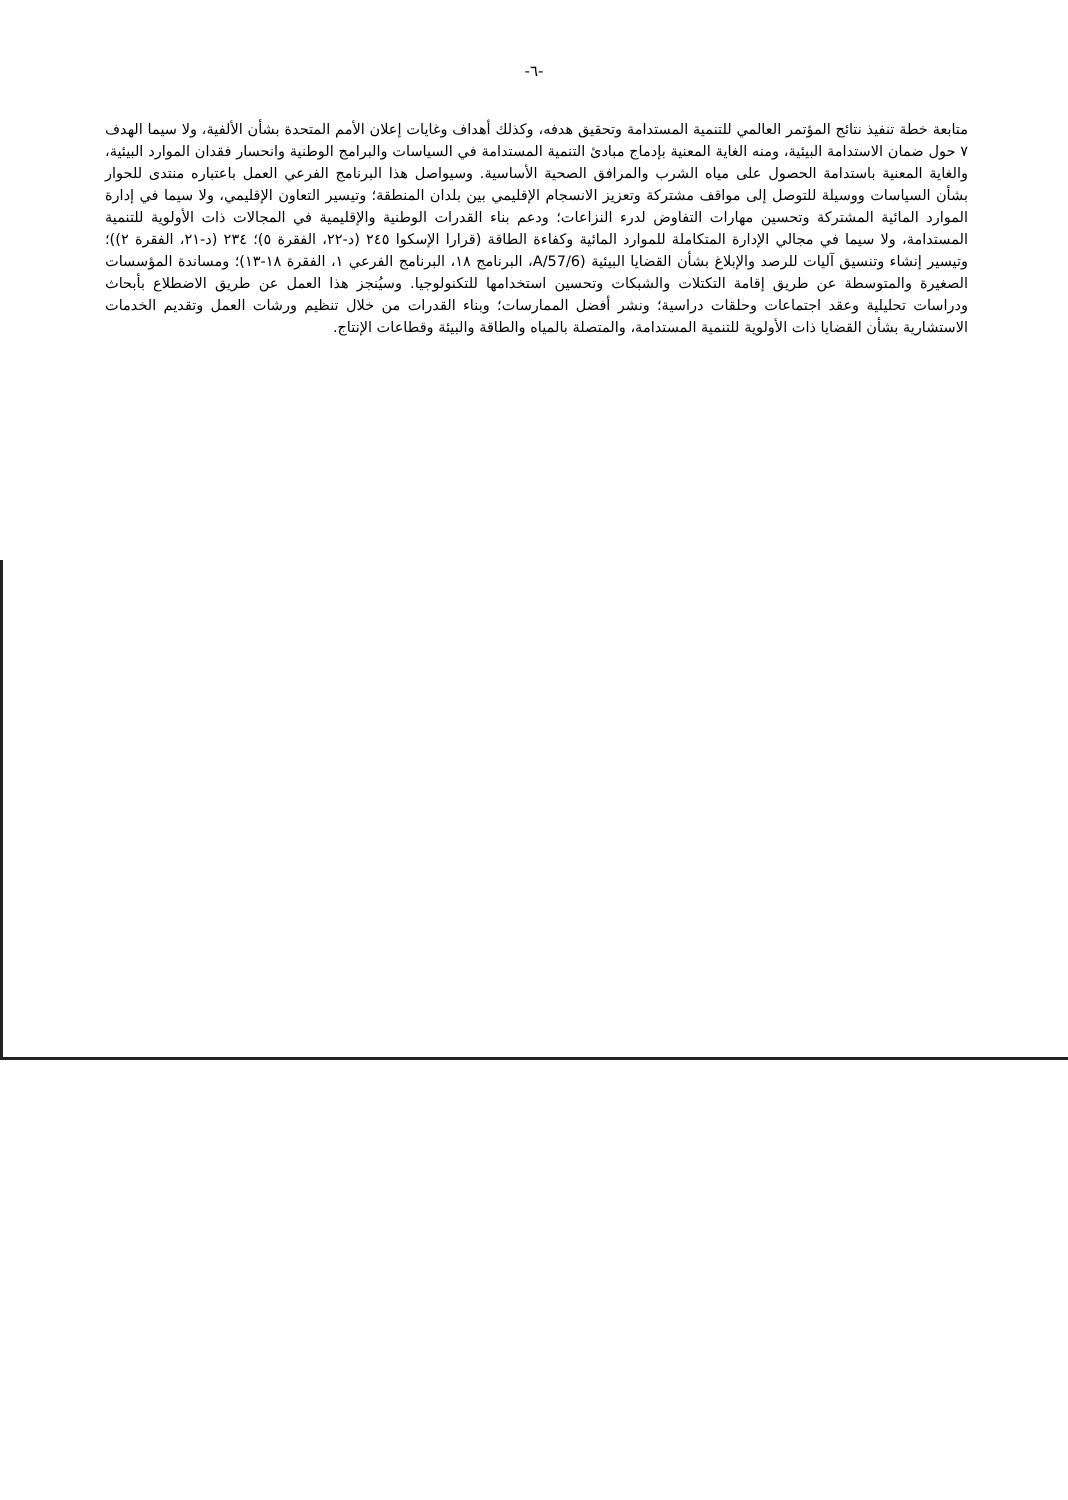-٦-
متابعة خطة تنفيذ نتائج المؤتمر العالمي للتنمية المستدامة وتحقيق هدفه، وكذلك أهداف وغايات إعلان الأمم المتحدة بشأن الألفية، ولا سيما الهدف ٧ حول ضمان الاستدامة البيئية، ومنه الغاية المعنية بإدماج مبادئ التنمية المستدامة في السياسات والبرامج الوطنية وانحسار فقدان الموارد البيئية، والغاية المعنية باستدامة الحصول على مياه الشرب والمرافق الصحية الأساسية. وسيواصل هذا البرنامج الفرعي العمل باعتباره منتدى للحوار بشأن السياسات ووسيلة للتوصل إلى مواقف مشتركة وتعزيز الانسجام الإقليمي بين بلدان المنطقة؛ وتيسير التعاون الإقليمي، ولا سيما في إدارة الموارد المائية المشتركة وتحسين مهارات التفاوض لدرء النزاعات؛ ودعم بناء القدرات الوطنية والإقليمية في المجالات ذات الأولوية للتنمية المستدامة، ولا سيما في مجالي الإدارة المتكاملة للموارد المائية وكفاءة الطاقة (قرارا الإسكوا ٢٤٥ (د-٢٢، الفقرة ٥)؛ ٢٣٤ (د-٢١، الفقرة ٢))؛ وتيسير إنشاء وتنسيق آليات للرصد والإبلاغ بشأن القضايا البيئية (A/57/6، البرنامج ١٨، البرنامج الفرعي ١، الفقرة ١٨-١٣)؛ ومساندة المؤسسات الصغيرة والمتوسطة عن طريق إقامة التكتلات والشبكات وتحسين استخدامها للتكنولوجيا. وسيُنجز هذا العمل عن طريق الاضطلاع بأبحاث ودراسات تحليلية وعقد اجتماعات وحلقات دراسية؛ ونشر أفضل الممارسات؛ وبناء القدرات من خلال تنظيم ورشات العمل وتقديم الخدمات الاستشارية بشأن القضايا ذات الأولوية للتنمية المستدامة، والمتصلة بالمياه والطاقة والبيئة وقطاعات الإنتاج.